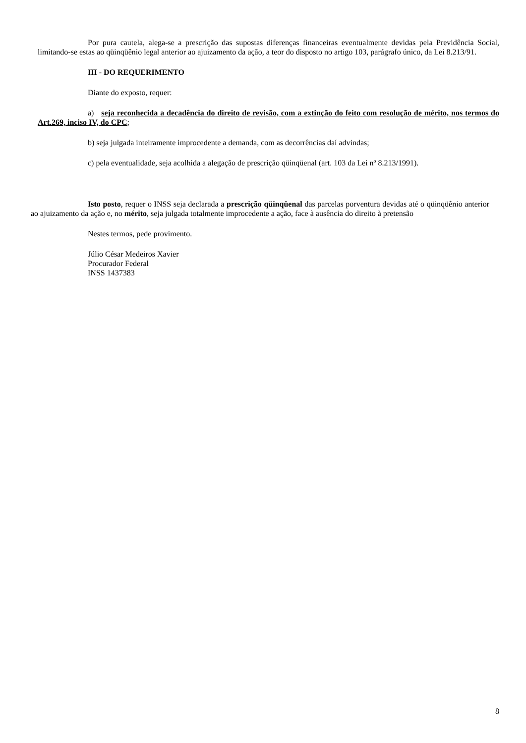Por pura cautela, alega-se a prescrição das supostas diferenças financeiras eventualmente devidas pela Previdência Social, limitando-se estas ao qüinqüênio legal anterior ao ajuizamento da ação, a teor do disposto no artigo 103, parágrafo único, da Lei 8.213/91.
III - DO REQUERIMENTO
Diante do exposto, requer:
a) seja reconhecida a decadência do direito de revisão, com a extinção do feito com resolução de mérito, nos termos do Art.269, inciso IV, do CPC;
b) seja julgada inteiramente improcedente a demanda, com as decorrências daí advindas;
c) pela eventualidade, seja acolhida a alegação de prescrição qüinqüenal (art. 103 da Lei nº 8.213/1991).
Isto posto, requer o INSS seja declarada a prescrição qüinqüenal das parcelas porventura devidas até o qüinqüênio anterior ao ajuizamento da ação e, no mérito, seja julgada totalmente improcedente a ação, face à ausência do direito à pretensão
Nestes termos, pede provimento.
Júlio César Medeiros Xavier
Procurador Federal
INSS 1437383
8